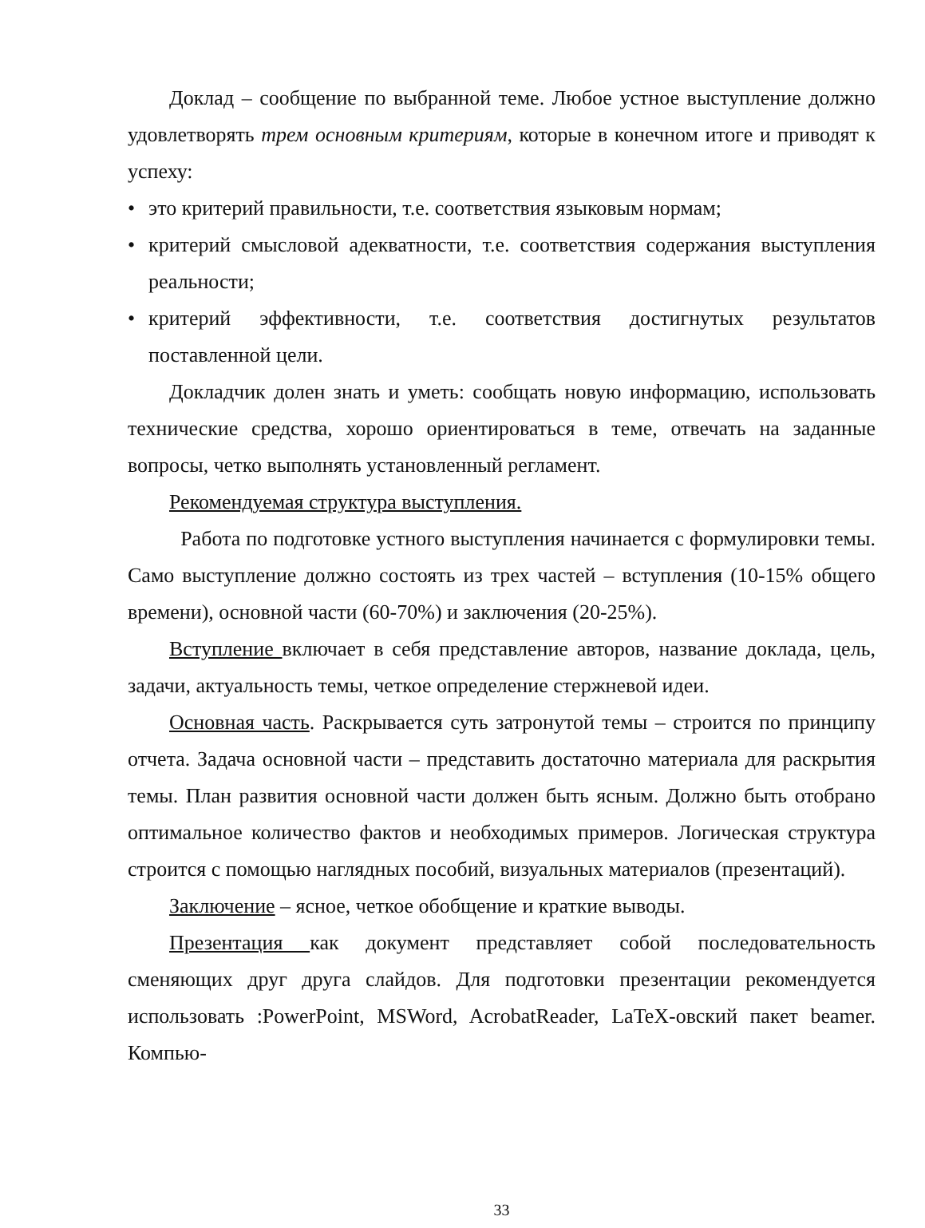Доклад – сообщение по выбранной теме. Любое устное выступление должно удовлетворять трем основным критериям, которые в конечном итоге и приводят к успеху:
• это критерий правильности, т.е. соответствия языковым нормам;
• критерий смысловой адекватности, т.е. соответствия содержания выступления реальности;
• критерий эффективности, т.е. соответствия достигнутых результатов поставленной цели.
Докладчик долен знать и уметь: сообщать новую информацию, использовать технические средства, хорошо ориентироваться в теме, отвечать на заданные вопросы, четко выполнять установленный регламент.
Рекомендуемая структура выступления.
Работа по подготовке устного выступления начинается с формулировки темы. Само выступление должно состоять из трех частей – вступления (10-15% общего времени), основной части (60-70%) и заключения (20-25%).
Вступление включает в себя представление авторов, название доклада, цель, задачи, актуальность темы, четкое определение стержневой идеи.
Основная часть. Раскрывается суть затронутой темы – строится по принципу отчета. Задача основной части – представить достаточно материала для раскрытия темы. План развития основной части должен быть ясным. Должно быть отобрано оптимальное количество фактов и необходимых примеров. Логическая структура строится с помощью наглядных пособий, визуальных материалов (презентаций).
Заключение – ясное, четкое обобщение и краткие выводы.
Презентация как документ представляет собой последовательность сменяющих друг друга слайдов. Для подготовки презентации рекомендуется использовать :PowerPoint, MSWord, AcrobatReader, LaTeX-овский пакет beamer. Компью-
33